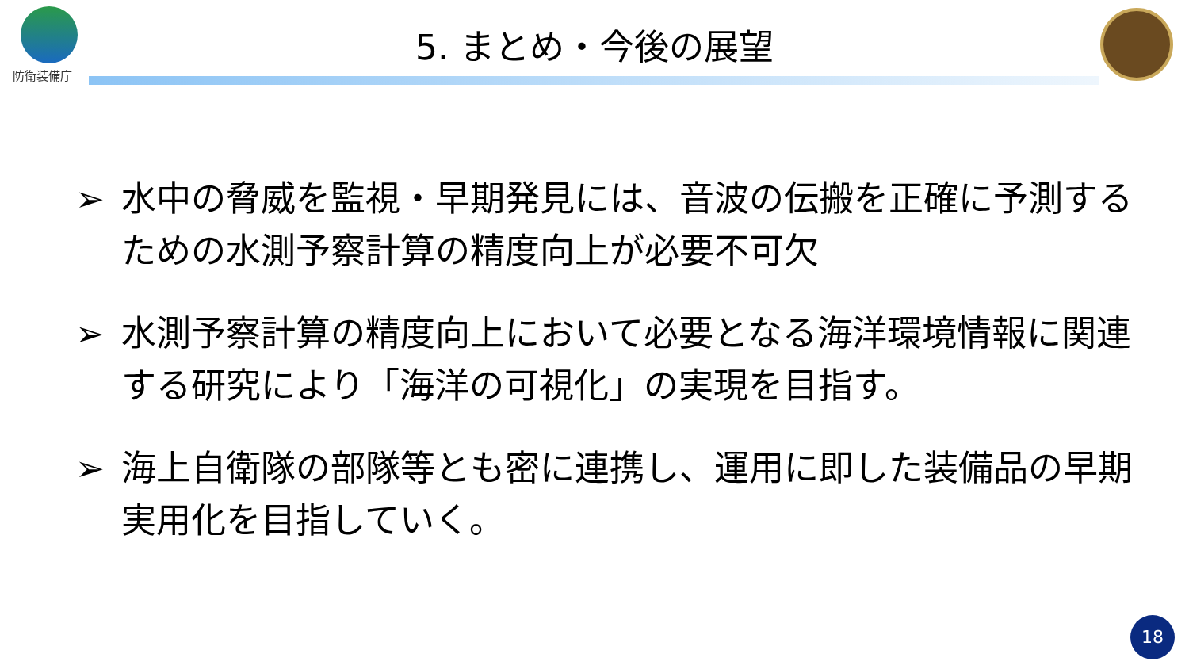防衛装備庁
5. まとめ・今後の展望
➢ 水中の脅威を監視・早期発見には、音波の伝搬を正確に予測するための水測予察計算の精度向上が必要不可欠
➢ 水測予察計算の精度向上において必要となる海洋環境情報に関連する研究により「海洋の可視化」の実現を目指す。
➢ 海上自衛隊の部隊等とも密に連携し、運用に即した装備品の早期実用化を目指していく。
18